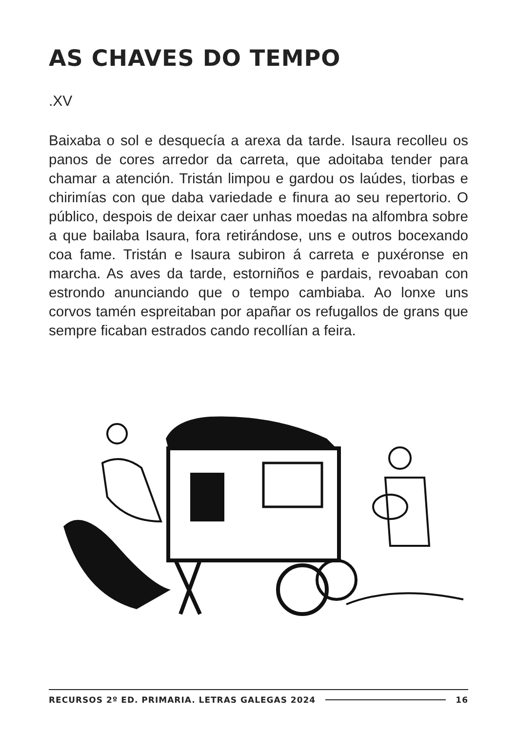AS CHAVES DO TEMPO
.XV
Baixaba o sol e desquecía a arexa da tarde. Isaura recolleu os panos de cores arredor da carreta, que adoitaba tender para chamar a atención. Tristán limpou e gardou os laúdes, tiorbas e chirimías con que daba variedade e finura ao seu repertorio. O público, despois de deixar caer unhas moedas na alfombra sobre a que bailaba Isaura, fora retirándose, uns e outros bocexando coa fame. Tristán e Isaura subiron á carreta e puxéronse en marcha. As aves da tarde, estorniños e pardais, revoaban con estrondo anunciando que o tempo cambiaba. Ao lonxe uns corvos tamén espreitaban por apañar os refugallos de grans que sempre ficaban estrados cando recollían a feira.
RECURSOS 2º ED. PRIMARIA. LETRAS GALEGAS 2024 16